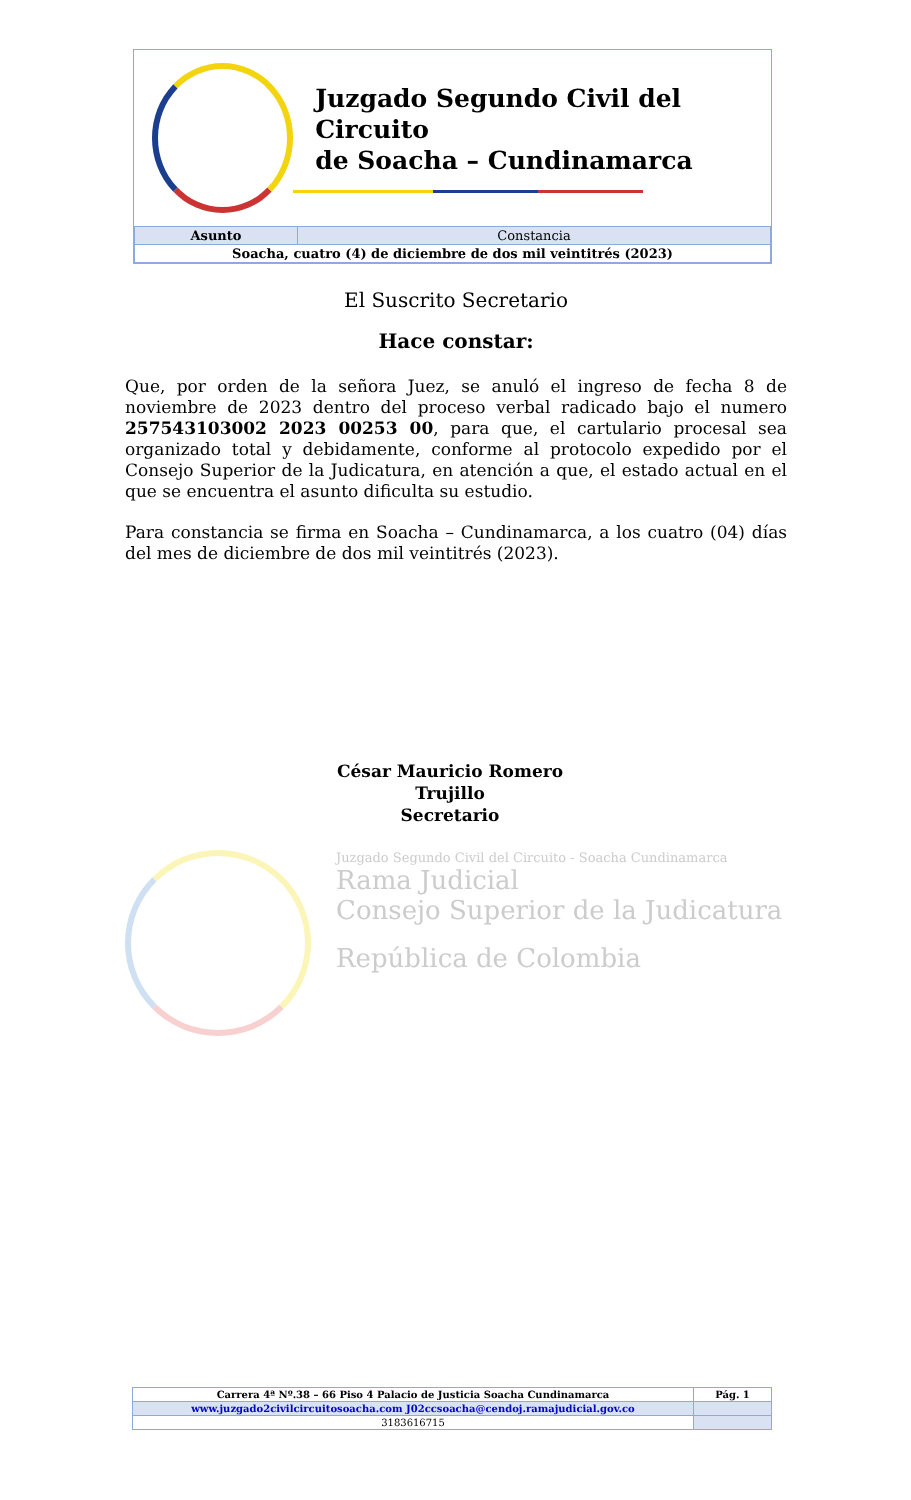Juzgado Segundo Civil del Circuito
de Soacha – Cundinamarca
| Asunto | Constancia |
| Soacha, cuatro (4) de diciembre de dos mil veintitrés (2023) | |
El Suscrito Secretario
Hace constar:
Que, por orden de la señora Juez, se anuló el ingreso de fecha 8 de noviembre de 2023 dentro del proceso verbal radicado bajo el numero 257543103002 2023 00253 00, para que, el cartulario procesal sea organizado total y debidamente, conforme al protocolo expedido por el Consejo Superior de la Judicatura, en atención a que, el estado actual en el que se encuentra el asunto dificulta su estudio.
Para constancia se firma en Soacha – Cundinamarca, a los cuatro (04) días del mes de diciembre de dos mil veintitrés (2023).
César Mauricio Romero Trujillo
Secretario
Juzgado Segundo Civil del Circuito - Soacha Cundinamarca
Rama Judicial
Consejo Superior de la Judicatura
República de Colombia
| Carrera 4ª Nº.38 – 66 Piso 4 Palacio de Justicia Soacha Cundinamarca | Pág. 1 |
| www.juzgado2civilcircuitosoacha.com J02ccsoacha@cendoj.ramajudicial.gov.co | |
| 3183616715 | |